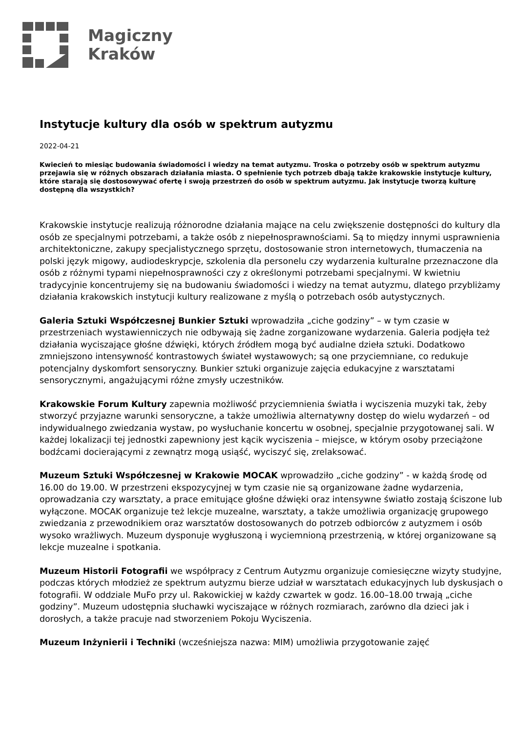Magiczny
Kraków
Instytucje kultury dla osób w spektrum autyzmu
2022-04-21
Kwiecień to miesiąc budowania świadomości i wiedzy na temat autyzmu. Troska o potrzeby osób w spektrum autyzmu przejawia się w różnych obszarach działania miasta. O spełnienie tych potrzeb dbają także krakowskie instytucje kultury, które starają się dostosowywać ofertę i swoją przestrzeń do osób w spektrum autyzmu. Jak instytucje tworzą kulturę dostępną dla wszystkich?
Krakowskie instytucje realizują różnorodne działania mające na celu zwiększenie dostępności do kultury dla osób ze specjalnymi potrzebami, a także osób z niepełnosprawnościami. Są to między innymi usprawnienia architektoniczne, zakupy specjalistycznego sprzętu, dostosowanie stron internetowych, tłumaczenia na polski język migowy, audiodeskrypcje, szkolenia dla personelu czy wydarzenia kulturalne przeznaczone dla osób z różnymi typami niepełnosprawności czy z określonymi potrzebami specjalnymi. W kwietniu tradycyjnie koncentrujemy się na budowaniu świadomości i wiedzy na temat autyzmu, dlatego przybliżamy działania krakowskich instytucji kultury realizowane z myślą o potrzebach osób autystycznych.
Galeria Sztuki Współczesnej Bunkier Sztuki wprowadziła „ciche godziny” – w tym czasie w przestrzeniach wystawienniczych nie odbywają się żadne zorganizowane wydarzenia. Galeria podjęła też działania wyciszające głośne dźwięki, których źródłem mogą być audialne dzieła sztuki. Dodatkowo zmniejszono intensywność kontrastowych świateł wystawowych; są one przyciemniane, co redukuje potencjalny dyskomfort sensoryczny. Bunkier sztuki organizuje zajęcia edukacyjne z warsztatami sensorycznymi, angażującymi różne zmysły uczestników.
Krakowskie Forum Kultury zapewnia możliwość przyciemnienia światła i wyciszenia muzyki tak, żeby stworzyć przyjazne warunki sensoryczne, a także umożliwia alternatywny dostęp do wielu wydarzeń – od indywidualnego zwiedzania wystaw, po wysłuchanie koncertu w osobnej, specjalnie przygotowanej sali. W każdej lokalizacji tej jednostki zapewniony jest kącik wyciszenia – miejsce, w którym osoby przeciążone bodźcami docierającymi z zewnątrz mogą usiąść, wyciszyć się, zrelaksować.
Muzeum Sztuki Współczesnej w Krakowie MOCAK wprowadziło „ciche godziny” - w każdą środę od 16.00 do 19.00. W przestrzeni ekspozycyjnej w tym czasie nie są organizowane żadne wydarzenia, oprowadzania czy warsztaty, a prace emitujące głośne dźwięki oraz intensywne światło zostają ściszone lub wyłączone. MOCAK organizuje też lekcje muzealne, warsztaty, a także umożliwia organizację grupowego zwiedzania z przewodnikiem oraz warsztatów dostosowanych do potrzeb odbiorców z autyzmem i osób wysoko wrażliwych. Muzeum dysponuje wygłuszoną i wyciemnioną przestrzenią, w której organizowane są lekcje muzealne i spotkania.
Muzeum Historii Fotografii we współpracy z Centrum Autyzmu organizuje comiesięczne wizyty studyjne, podczas których młodzież ze spektrum autyzmu bierze udział w warsztatach edukacyjnych lub dyskusjach o fotografii. W oddziale MuFo przy ul. Rakowickiej w każdy czwartek w godz. 16.00–18.00 trwają „ciche godziny”. Muzeum udostępnia słuchawki wyciszające w różnych rozmiarach, zarówno dla dzieci jak i dorosłych, a także pracuje nad stworzeniem Pokoju Wyciszenia.
Muzeum Inżynierii i Techniki (wcześniejsza nazwa: MIM) umożliwia przygotowanie zajęć